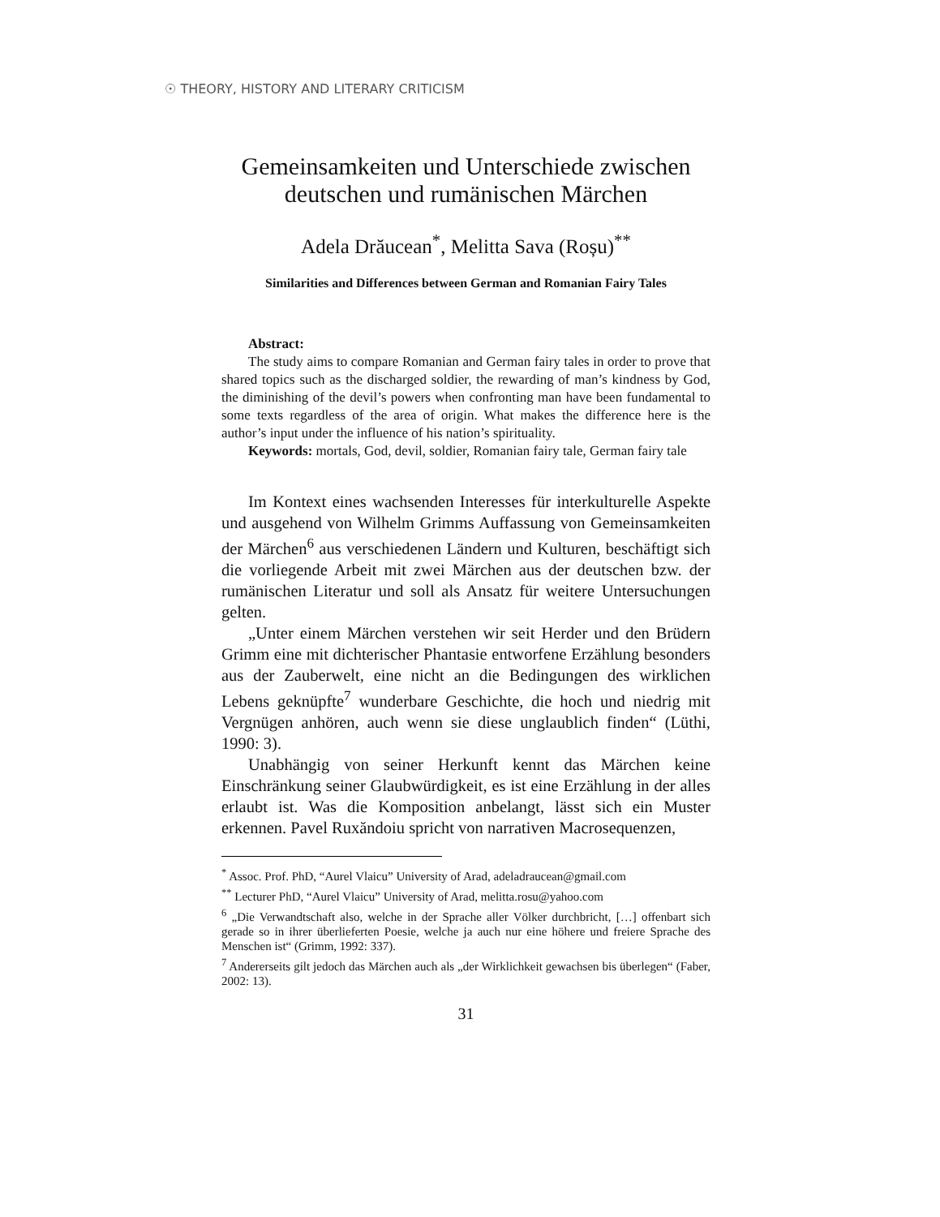☉ THEORY, HISTORY AND LITERARY CRITICISM
Gemeinsamkeiten und Unterschiede zwischen deutschen und rumänischen Märchen
Adela Drăucean<sup>*</sup>, Melitta Sava (Roșu)<sup>**</sup>
Similarities and Differences between German and Romanian Fairy Tales
Abstract:
The study aims to compare Romanian and German fairy tales in order to prove that shared topics such as the discharged soldier, the rewarding of man’s kindness by God, the diminishing of the devil’s powers when confronting man have been fundamental to some texts regardless of the area of origin. What makes the difference here is the author’s input under the influence of his nation’s spirituality.
Keywords: mortals, God, devil, soldier, Romanian fairy tale, German fairy tale
Im Kontext eines wachsenden Interesses für interkulturelle Aspekte und ausgehend von Wilhelm Grimms Auffassung von Gemeinsamkeiten der Märchen<sup>6</sup> aus verschiedenen Ländern und Kulturen, beschäftigt sich die vorliegende Arbeit mit zwei Märchen aus der deutschen bzw. der rumänischen Literatur und soll als Ansatz für weitere Untersuchungen gelten.
„Unter einem Märchen verstehen wir seit Herder und den Brüdern Grimm eine mit dichterischer Phantasie entworfene Erzählung besonders aus der Zauberwelt, eine nicht an die Bedingungen des wirklichen Lebens geknüpfte<sup>7</sup> wunderbare Geschichte, die hoch und niedrig mit Vergnügen anhören, auch wenn sie diese unglaublich finden“ (Lüthi, 1990: 3).
Unabhängig von seiner Herkunft kennt das Märchen keine Einschränkung seiner Glaubwürdigkeit, es ist eine Erzählung in der alles erlaubt ist. Was die Komposition anbelangt, lässt sich ein Muster erkennen. Pavel Ruxăndoiu spricht von narrativen Macrosequenzen,
<sup>*</sup> Assoc. Prof. PhD, “Aurel Vlaicu” University of Arad, adeladraucean@gmail.com
<sup>**</sup> Lecturer PhD, “Aurel Vlaicu” University of Arad, melitta.rosu@yahoo.com
<sup>6</sup> „Die Verwandtschaft also, welche in der Sprache aller Völker durchbricht, […] offenbart sich gerade so in ihrer überlieferten Poesie, welche ja auch nur eine höhere und freiere Sprache des Menschen ist“ (Grimm, 1992: 337).
<sup>7</sup> Andererseits gilt jedoch das Märchen auch als „der Wirklichkeit gewachsen bis überlegen“ (Faber, 2002: 13).
31